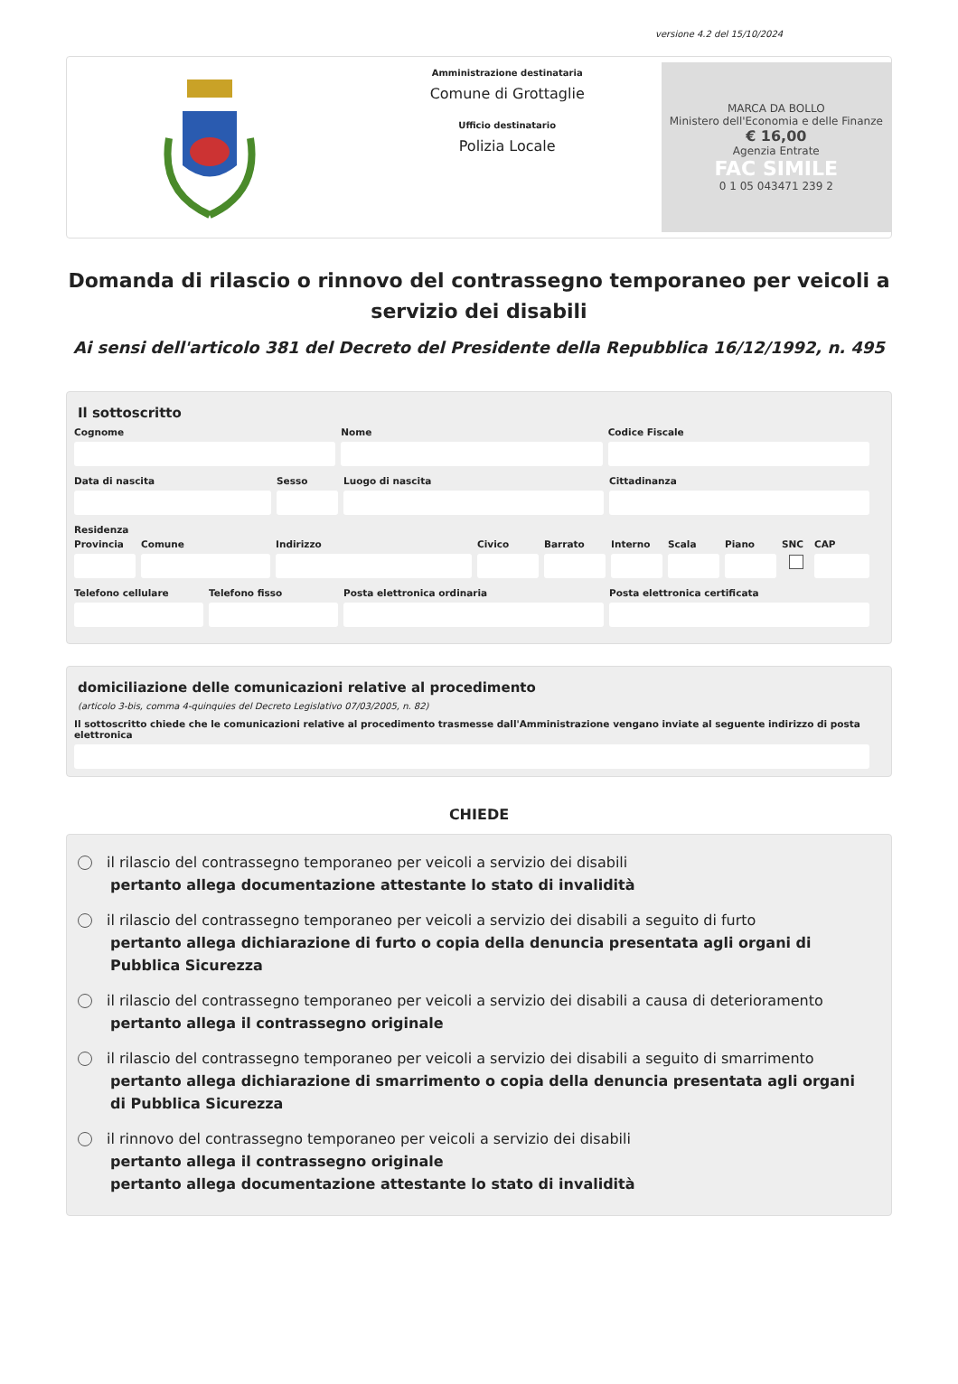versione 4.2 del 15/10/2024
Amministrazione destinataria
Comune di Grottaglie
Ufficio destinatario
Polizia Locale
MARCA DA BOLLO
Ministero dell'Economia e delle Finanze
€ 16,00
Agenzia Entrate
FAC SIMILE
0 1 05 043471 239 2
Domanda di rilascio o rinnovo del contrassegno temporaneo per veicoli a servizio dei disabili
Ai sensi dell'articolo 381 del Decreto del Presidente della Repubblica 16/12/1992, n. 495
Il sottoscritto
Cognome Nome Codice Fiscale
Data di nascita Sesso Luogo di nascita Cittadinanza
Residenza
Provincia Comune Indirizzo Civico Barrato Interno Scala Piano SNC CAP
Telefono cellulare Telefono fisso Posta elettronica ordinaria Posta elettronica certificata
domiciliazione delle comunicazioni relative al procedimento
(articolo 3-bis, comma 4-quinquies del Decreto Legislativo 07/03/2005, n. 82)
Il sottoscritto chiede che le comunicazioni relative al procedimento trasmesse dall'Amministrazione vengano inviate al seguente indirizzo di posta elettronica
CHIEDE
il rilascio del contrassegno temporaneo per veicoli a servizio dei disabili
pertanto allega documentazione attestante lo stato di invalidità
il rilascio del contrassegno temporaneo per veicoli a servizio dei disabili a seguito di furto
pertanto allega dichiarazione di furto o copia della denuncia presentata agli organi di Pubblica Sicurezza
il rilascio del contrassegno temporaneo per veicoli a servizio dei disabili a causa di deterioramento
pertanto allega il contrassegno originale
il rilascio del contrassegno temporaneo per veicoli a servizio dei disabili a seguito di smarrimento
pertanto allega dichiarazione di smarrimento o copia della denuncia presentata agli organi di Pubblica Sicurezza
il rinnovo del contrassegno temporaneo per veicoli a servizio dei disabili
pertanto allega il contrassegno originale
pertanto allega documentazione attestante lo stato di invalidità